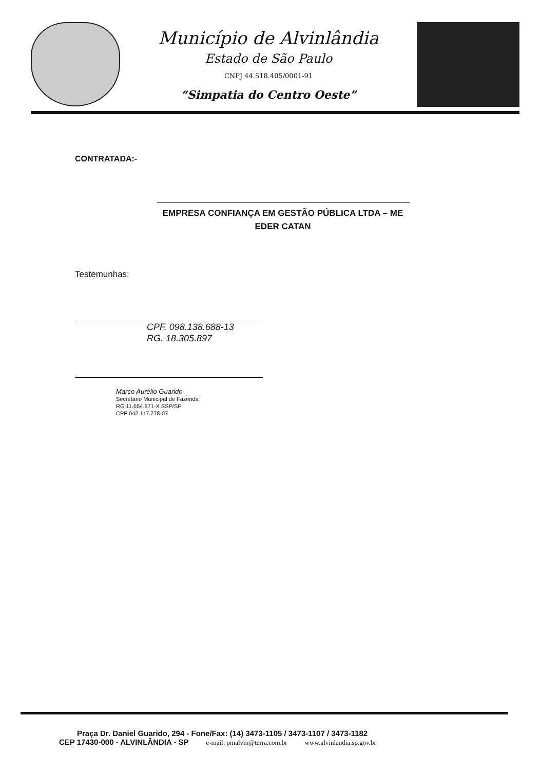Município de Alvinlândia
Estado de São Paulo
CNPJ 44.518.405/0001-91
“Simpatia do Centro Oeste”
CONTRATADA:-
EMPRESA CONFIANÇA EM GESTÃO PÚBLICA LTDA – ME
EDER CATAN
Testemunhas:
CPF. 098.138.688-13
RG. 18.305.897
Marco Aurélio Guarido
Secretário Municipal de Fazenda
RG 11.654.871-X SSP/SP
CPF 042.117.778-07
Praça Dr. Daniel Guarido, 294 - Fone/Fax: (14) 3473-1105 / 3473-1107 / 3473-1182
CEP 17430-000 - ALVINLÂNDIA - SP e-mail: pmalvin@terra.com.br www.alvinlandia.sp.gov.br